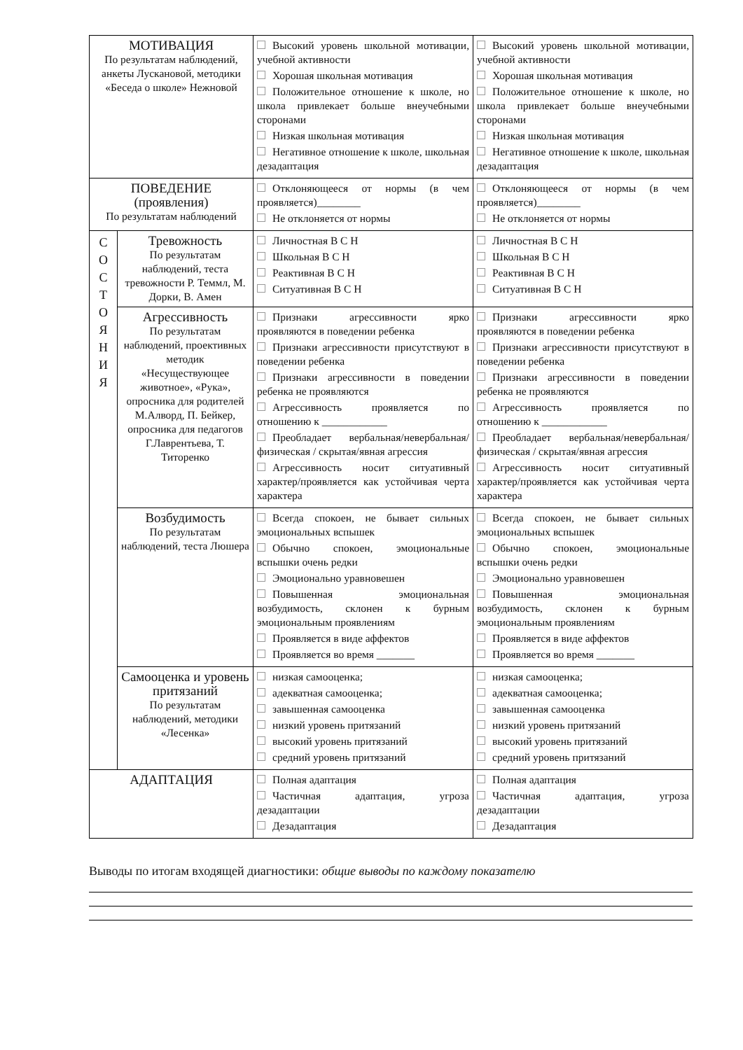| МОТИВАЦИЯ По результатам наблюдений, анкеты Лускановой, методики «Беседа о школе» Нежновой | | Высокий уровень школьной мотивации, учебной активности Хорошая школьная мотивация Положительное отношение к школе, но школа привлекает больше внеучебными сторонами Низкая школьная мотивация Негативное отношение к школе, школьная дезадаптация | Высокий уровень школьной мотивации, учебной активности Хорошая школьная мотивация Положительное отношение к школе, но школа привлекает больше внеучебными сторонами Низкая школьная мотивация Негативное отношение к школе, школьная дезадаптация |
| ПОВЕДЕНИЕ (проявления) По результатам наблюдений | | Отклоняющееся от нормы (в чем проявляется)________ Не отклоняется от нормы | Отклоняющееся от нормы (в чем проявляется)________ Не отклоняется от нормы |
| С О С Т О Я Н И Я | Тревожность По результатам наблюдений, теста тревожности Р. Теммл, М. Дорки, В. Амен | Личностная В С Н Школьная В С Н Реактивная В С Н Ситуативная В С Н | Личностная В С Н Школьная В С Н Реактивная В С Н Ситуативная В С Н |
| | Агрессивность По результатам наблюдений, проективных методик «Несуществующее животное», «Рука», опросника для родителей М.Алворд, П. Бейкер, опросника для педагогов Г.Лаврентьева, Т. Титоренко | Признаки агрессивности ярко проявляются в поведении ребенка Признаки агрессивности присутствуют в поведении ребенка Признаки агрессивности в поведении ребенка не проявляются Агрессивность проявляется по отношению к ____________ Преобладает вербальная/невербальная/ физическая / скрытая/явная агрессия Агрессивность носит ситуативный характер/проявляется как устойчивая черта характера | Признаки агрессивности ярко проявляются в поведении ребенка Признаки агрессивности присутствуют в поведении ребенка Признаки агрессивности в поведении ребенка не проявляются Агрессивность проявляется по отношению к ____________ Преобладает вербальная/невербальная/ физическая / скрытая/явная агрессия Агрессивность носит ситуативный характер/проявляется как устойчивая черта характера |
| | Возбудимость По результатам наблюдений, теста Люшера | Всегда спокоен, не бывает сильных эмоциональных вспышек Обычно спокоен, эмоциональные вспышки очень редки Эмоционально уравновешен Повышенная эмоциональная возбудимость, склонен к бурным эмоциональным проявлениям Проявляется в виде аффектов Проявляется во время _______ | Всегда спокоен, не бывает сильных эмоциональных вспышек Обычно спокоен, эмоциональные вспышки очень редки Эмоционально уравновешен Повышенная эмоциональная возбудимость, склонен к бурным эмоциональным проявлениям Проявляется в виде аффектов Проявляется во время _______ |
| | Самооценка и уровень притязаний По результатам наблюдений, методики «Лесенка» | низкая самооценка; адекватная самооценка; завышенная самооценка низкий уровень притязаний высокий уровень притязаний средний уровень притязаний | низкая самооценка; адекватная самооценка; завышенная самооценка низкий уровень притязаний высокий уровень притязаний средний уровень притязаний |
| АДАПТАЦИЯ | | Полная адаптация Частичная адаптация, угроза дезадаптации Дезадаптация | Полная адаптация Частичная адаптация, угроза дезадаптации Дезадаптация |
Выводы по итогам входящей диагностики: общие выводы по каждому показателю